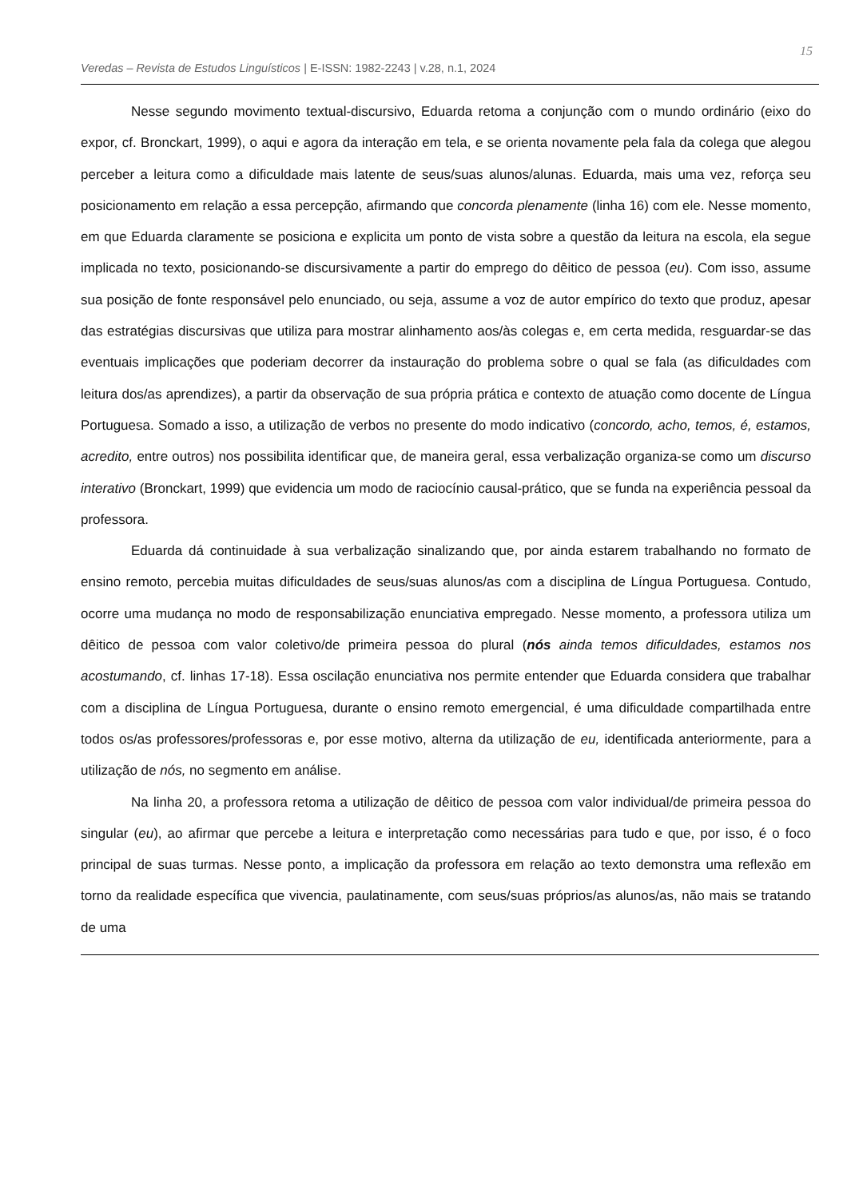Veredas – Revista de Estudos Linguísticos | E-ISSN: 1982-2243 | v.28, n.1, 2024 15
Nesse segundo movimento textual-discursivo, Eduarda retoma a conjunção com o mundo ordinário (eixo do expor, cf. Bronckart, 1999), o aqui e agora da interação em tela, e se orienta novamente pela fala da colega que alegou perceber a leitura como a dificuldade mais latente de seus/suas alunos/alunas. Eduarda, mais uma vez, reforça seu posicionamento em relação a essa percepção, afirmando que concorda plenamente (linha 16) com ele. Nesse momento, em que Eduarda claramente se posiciona e explicita um ponto de vista sobre a questão da leitura na escola, ela segue implicada no texto, posicionando-se discursivamente a partir do emprego do dêitico de pessoa (eu). Com isso, assume sua posição de fonte responsável pelo enunciado, ou seja, assume a voz de autor empírico do texto que produz, apesar das estratégias discursivas que utiliza para mostrar alinhamento aos/às colegas e, em certa medida, resguardar-se das eventuais implicações que poderiam decorrer da instauração do problema sobre o qual se fala (as dificuldades com leitura dos/as aprendizes), a partir da observação de sua própria prática e contexto de atuação como docente de Língua Portuguesa. Somado a isso, a utilização de verbos no presente do modo indicativo (concordo, acho, temos, é, estamos, acredito, entre outros) nos possibilita identificar que, de maneira geral, essa verbalização organiza-se como um discurso interativo (Bronckart, 1999) que evidencia um modo de raciocínio causal-prático, que se funda na experiência pessoal da professora.
Eduarda dá continuidade à sua verbalização sinalizando que, por ainda estarem trabalhando no formato de ensino remoto, percebia muitas dificuldades de seus/suas alunos/as com a disciplina de Língua Portuguesa. Contudo, ocorre uma mudança no modo de responsabilização enunciativa empregado. Nesse momento, a professora utiliza um dêitico de pessoa com valor coletivo/de primeira pessoa do plural (nós ainda temos dificuldades, estamos nos acostumando, cf. linhas 17-18). Essa oscilação enunciativa nos permite entender que Eduarda considera que trabalhar com a disciplina de Língua Portuguesa, durante o ensino remoto emergencial, é uma dificuldade compartilhada entre todos os/as professores/professoras e, por esse motivo, alterna da utilização de eu, identificada anteriormente, para a utilização de nós, no segmento em análise.
Na linha 20, a professora retoma a utilização de dêitico de pessoa com valor individual/de primeira pessoa do singular (eu), ao afirmar que percebe a leitura e interpretação como necessárias para tudo e que, por isso, é o foco principal de suas turmas. Nesse ponto, a implicação da professora em relação ao texto demonstra uma reflexão em torno da realidade específica que vivencia, paulatinamente, com seus/suas próprios/as alunos/as, não mais se tratando de uma